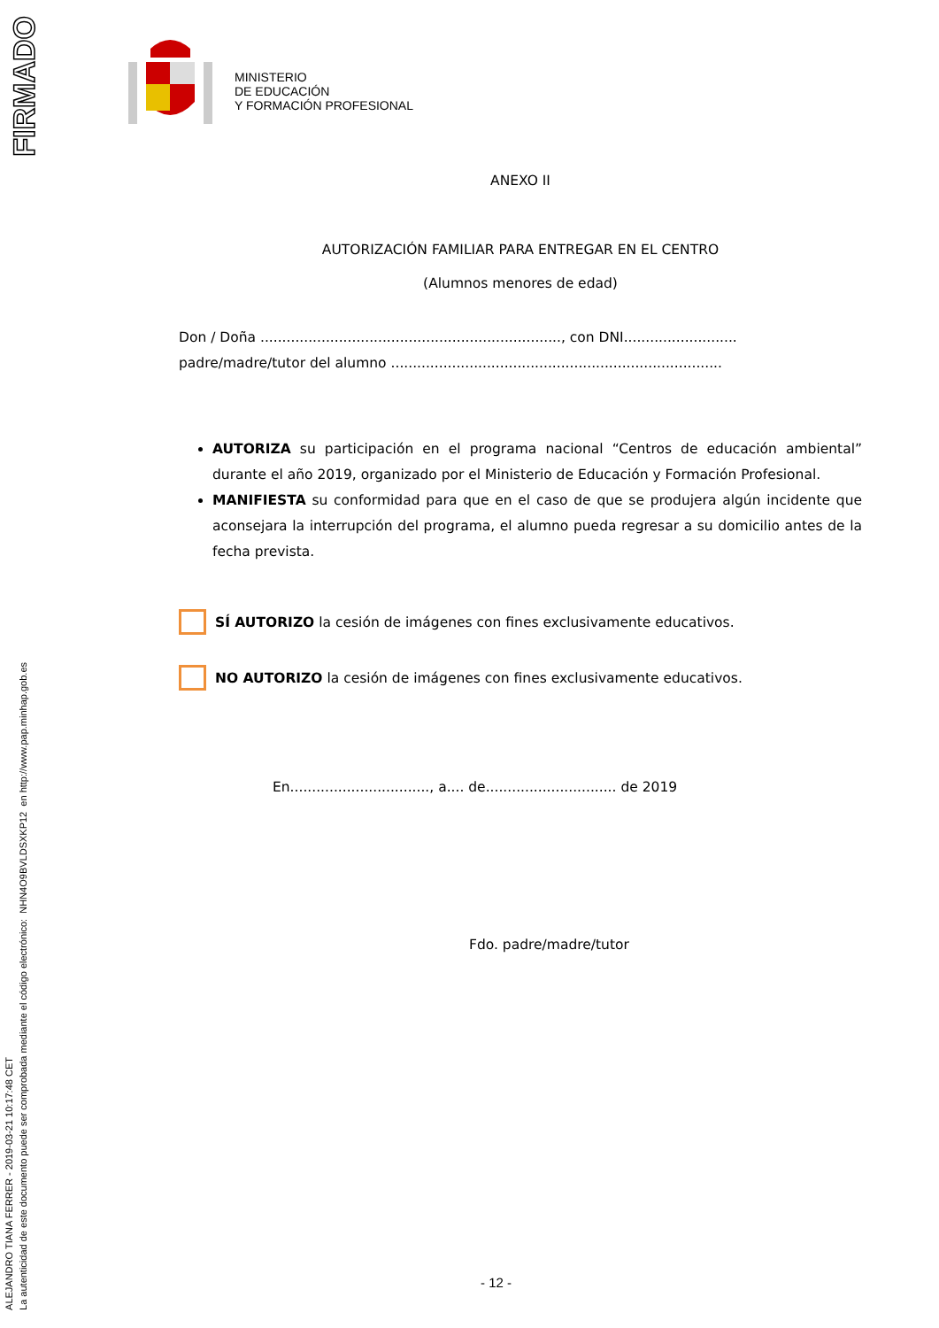FIRMADO
ALEJANDRO TIANA FERRER - 2019-03-21 10:17:48 CET
La autenticidad de este documento puede ser comprobada mediante el código electrónico: NHN4O9BVLDSXKP12 en http://www.pap.minhap.gob.es
MINISTERIO
DE EDUCACIÓN
Y FORMACIÓN PROFESIONAL
ANEXO II
AUTORIZACIÓN FAMILIAR PARA ENTREGAR EN EL CENTRO
(Alumnos menores de edad)
Don / Doña ....................................................................., con DNI..........................
padre/madre/tutor del alumno ............................................................................
AUTORIZA su participación en el programa nacional “Centros de educación ambiental” durante el año 2019, organizado por el Ministerio de Educación y Formación Profesional.
MANIFIESTA su conformidad para que en el caso de que se produjera algún incidente que aconsejara la interrupción del programa, el alumno pueda regresar a su domicilio antes de la fecha prevista.
SÍ AUTORIZO la cesión de imágenes con fines exclusivamente educativos.
NO AUTORIZO la cesión de imágenes con fines exclusivamente educativos.
En................................, a.... de.............................. de 2019
Fdo. padre/madre/tutor
- 12 -